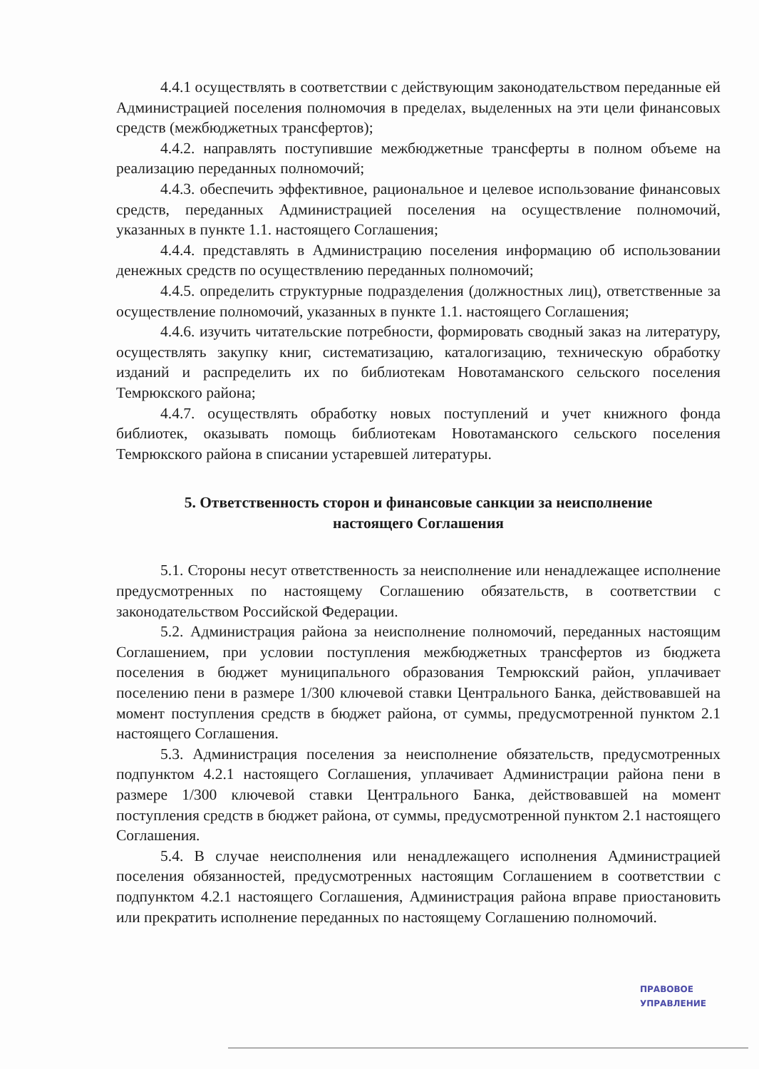4.4.1 осуществлять в соответствии с действующим законодательством переданные ей Администрацией поселения полномочия в пределах, выделенных на эти цели финансовых средств (межбюджетных трансфертов);
4.4.2. направлять поступившие межбюджетные трансферты в полном объеме на реализацию переданных полномочий;
4.4.3. обеспечить эффективное, рациональное и целевое использование финансовых средств, переданных Администрацией поселения на осуществление полномочий, указанных в пункте 1.1. настоящего Соглашения;
4.4.4. представлять в Администрацию поселения информацию об использовании денежных средств по осуществлению переданных полномочий;
4.4.5. определить структурные подразделения (должностных лиц), ответственные за осуществление полномочий, указанных в пункте 1.1. настоящего Соглашения;
4.4.6. изучить читательские потребности, формировать сводный заказ на литературу, осуществлять закупку книг, систематизацию, каталогизацию, техническую обработку изданий и распределить их по библиотекам Новотаманского сельского поселения Темрюкского района;
4.4.7. осуществлять обработку новых поступлений и учет книжного фонда библиотек, оказывать помощь библиотекам Новотаманского сельского поселения Темрюкского района в списании устаревшей литературы.
5. Ответственность сторон и финансовые санкции за неисполнение настоящего Соглашения
5.1. Стороны несут ответственность за неисполнение или ненадлежащее исполнение предусмотренных по настоящему Соглашению обязательств, в соответствии с законодательством Российской Федерации.
5.2. Администрация района за неисполнение полномочий, переданных настоящим Соглашением, при условии поступления межбюджетных трансфертов из бюджета поселения в бюджет муниципального образования Темрюкский район, уплачивает поселению пени в размере 1/300 ключевой ставки Центрального Банка, действовавшей на момент поступления средств в бюджет района, от суммы, предусмотренной пунктом 2.1 настоящего Соглашения.
5.3. Администрация поселения за неисполнение обязательств, предусмотренных подпунктом 4.2.1 настоящего Соглашения, уплачивает Администрации района пени в размере 1/300 ключевой ставки Центрального Банка, действовавшей на момент поступления средств в бюджет района, от суммы, предусмотренной пунктом 2.1 настоящего Соглашения.
5.4. В случае неисполнения или ненадлежащего исполнения Администрацией поселения обязанностей, предусмотренных настоящим Соглашением в соответствии с подпунктом 4.2.1 настоящего Соглашения, Администрация района вправе приостановить или прекратить исполнение переданных по настоящему Соглашению полномочий.
ПРАВОВОЕ
УПРАВЛЕНИЕ